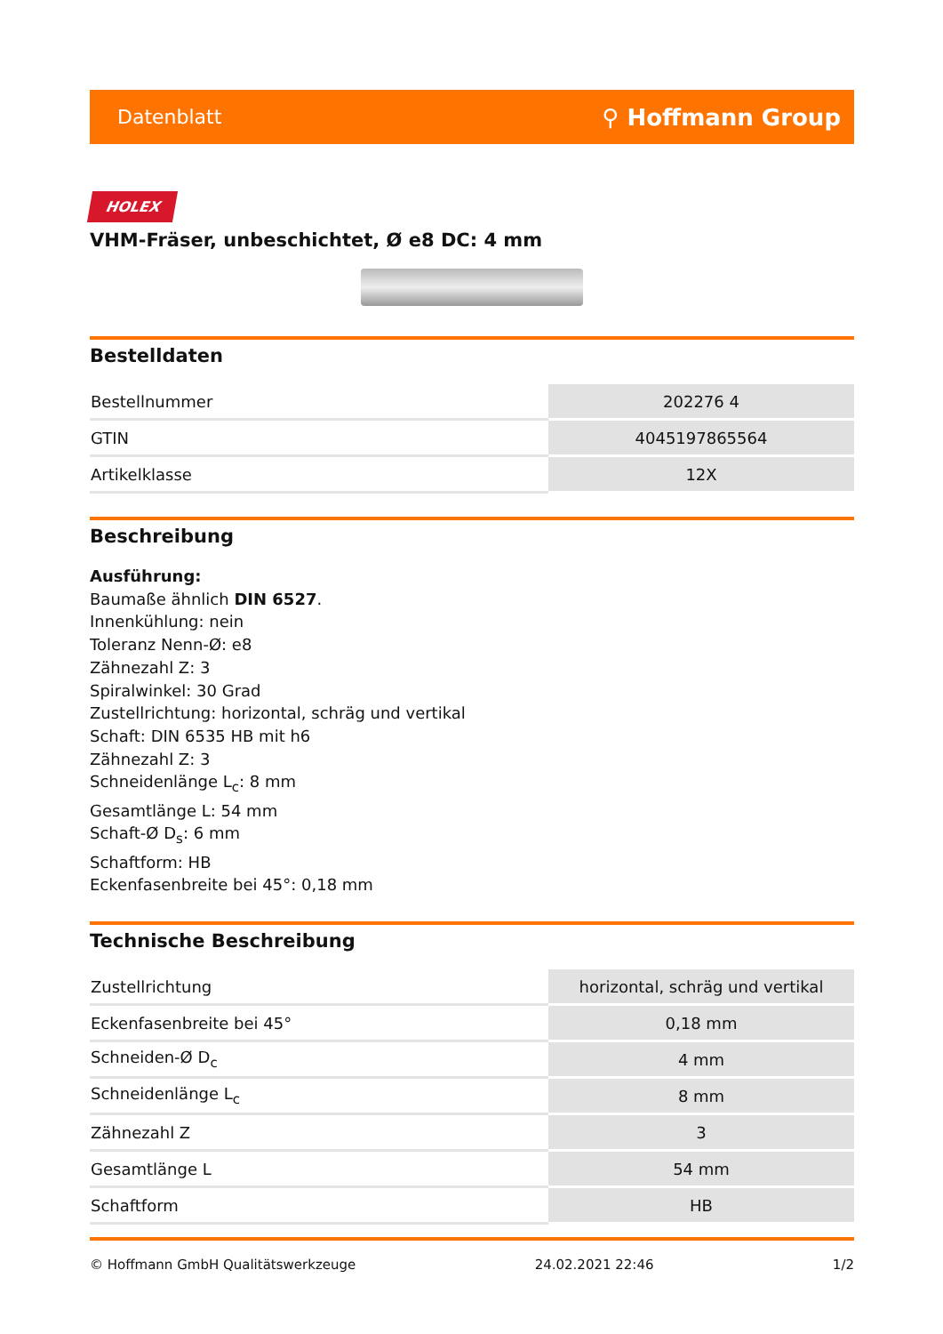Datenblatt ⚲ Hoffmann Group
HOLEX
VHM-Fräser, unbeschichtet, Ø e8 DC: 4 mm
Bestelldaten
| Bestellnummer | 202276 4 |
| GTIN | 4045197865564 |
| Artikelklasse | 12X |
Beschreibung
Ausführung:
Baumaße ähnlich DIN 6527.
Innenkühlung: nein
Toleranz Nenn-Ø: e8
Zähnezahl Z: 3
Spiralwinkel: 30 Grad
Zustellrichtung: horizontal, schräg und vertikal
Schaft: DIN 6535 HB mit h6
Zähnezahl Z: 3
Schneidenlänge L<sub>c</sub>: 8 mm
Gesamtlänge L: 54 mm
Schaft-Ø D<sub>s</sub>: 6 mm
Schaftform: HB
Eckenfasenbreite bei 45°: 0,18 mm
Technische Beschreibung
| Zustellrichtung | horizontal, schräg und vertikal |
| Eckenfasenbreite bei 45° | 0,18 mm |
| Schneiden-Ø D<sub>c</sub> | 4 mm |
| Schneidenlänge L<sub>c</sub> | 8 mm |
| Zähnezahl Z | 3 |
| Gesamtlänge L | 54 mm |
| Schaftform | HB |
© Hoffmann GmbH Qualitätswerkzeuge 24.02.2021 22:46 1/2